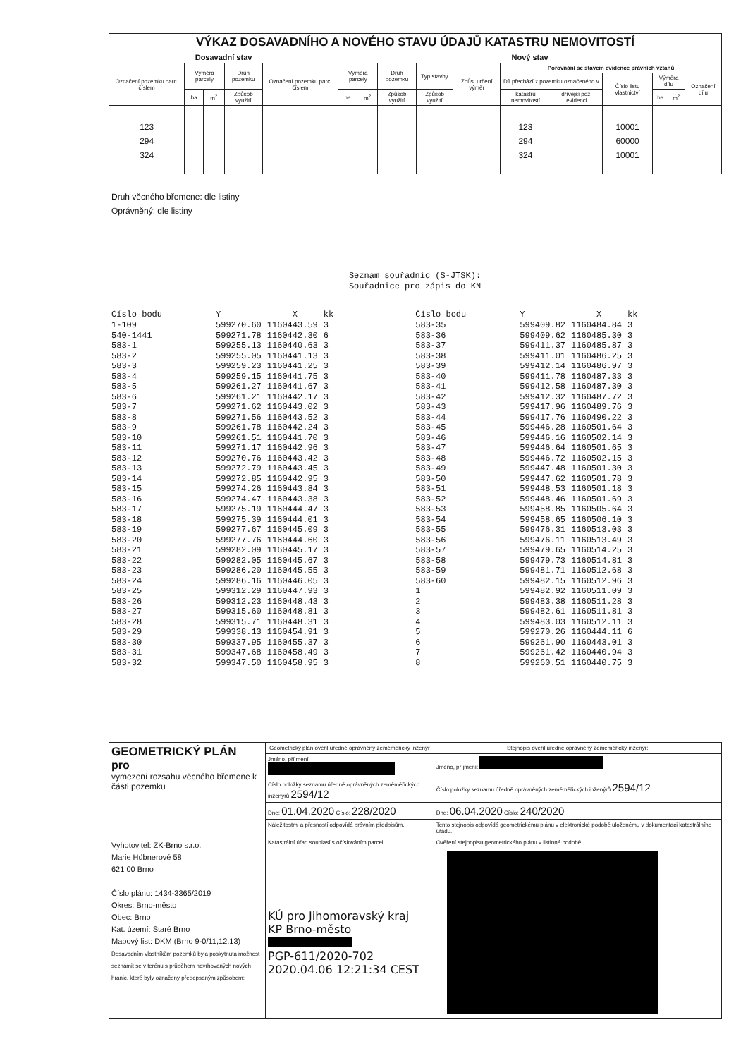| VÝKAZ DOSAVADNÍHO A NOVÉHO STAVU ÚDAJŮ KATASTRU NEMOVITOSTÍ | | | | | | | | | | | | | | | |
| Dosavadní stav | | | | | Nový stav | | | | | | | | | | |
| Označení pozemku parc. číslem | Výměra parcely | | Druh pozemku | Označení pozemku parc. číslem | Výměra parcely | | Druh pozemku | Typ stavby | Způs. určení výměr | Porovnání se stavem evidence právních vztahů | | | | | |
| | | | | | | | | | | Díl přechází z pozemku označeného v | | Číslo listu vlastnictví | Výměra dílu | | Označení dílu |
| | ha | m<sup>2</sup> | Způsob využití | | ha | m<sup>2</sup> | Způsob využití | Způsob využití | | katastru nemovitostí | dřívější poz. evidenci | | ha | m<sup>2</sup> | |
| 123 294 324 | | | | | | | | | | 123 294 324 | | 10001 60000 10001 | | | |
Druh věcného břemene: dle listiny
Oprávněný: dle listiny
Seznam souřadnic (S-JTSK):
Souřadnice pro zápis do KN
| Číslo bodu | Y | X | kk |
| --- | --- | --- | --- |
| 1-109 | 599270.60 | 1160443.59 | 3 |
| 540-1441 | 599271.78 | 1160442.30 | 6 |
| 583-1 | 599255.13 | 1160440.63 | 3 |
| 583-2 | 599255.05 | 1160441.13 | 3 |
| 583-3 | 599259.23 | 1160441.25 | 3 |
| 583-4 | 599259.15 | 1160441.75 | 3 |
| 583-5 | 599261.27 | 1160441.67 | 3 |
| 583-6 | 599261.21 | 1160442.17 | 3 |
| 583-7 | 599271.62 | 1160443.02 | 3 |
| 583-8 | 599271.56 | 1160443.52 | 3 |
| 583-9 | 599261.78 | 1160442.24 | 3 |
| 583-10 | 599261.51 | 1160441.70 | 3 |
| 583-11 | 599271.17 | 1160442.96 | 3 |
| 583-12 | 599270.76 | 1160443.42 | 3 |
| 583-13 | 599272.79 | 1160443.45 | 3 |
| 583-14 | 599272.85 | 1160442.95 | 3 |
| 583-15 | 599274.26 | 1160443.84 | 3 |
| 583-16 | 599274.47 | 1160443.38 | 3 |
| 583-17 | 599275.19 | 1160444.47 | 3 |
| 583-18 | 599275.39 | 1160444.01 | 3 |
| 583-19 | 599277.67 | 1160445.09 | 3 |
| 583-20 | 599277.76 | 1160444.60 | 3 |
| 583-21 | 599282.09 | 1160445.17 | 3 |
| 583-22 | 599282.05 | 1160445.67 | 3 |
| 583-23 | 599286.20 | 1160445.55 | 3 |
| 583-24 | 599286.16 | 1160446.05 | 3 |
| 583-25 | 599312.29 | 1160447.93 | 3 |
| 583-26 | 599312.23 | 1160448.43 | 3 |
| 583-27 | 599315.60 | 1160448.81 | 3 |
| 583-28 | 599315.71 | 1160448.31 | 3 |
| 583-29 | 599338.13 | 1160454.91 | 3 |
| 583-30 | 599337.95 | 1160455.37 | 3 |
| 583-31 | 599347.68 | 1160458.49 | 3 |
| 583-32 | 599347.50 | 1160458.95 | 3 |
| Číslo bodu | Y | X | kk |
| --- | --- | --- | --- |
| 583-35 | 599409.82 | 1160484.84 | 3 |
| 583-36 | 599409.62 | 1160485.30 | 3 |
| 583-37 | 599411.37 | 1160485.87 | 3 |
| 583-38 | 599411.01 | 1160486.25 | 3 |
| 583-39 | 599412.14 | 1160486.97 | 3 |
| 583-40 | 599411.78 | 1160487.33 | 3 |
| 583-41 | 599412.58 | 1160487.30 | 3 |
| 583-42 | 599412.32 | 1160487.72 | 3 |
| 583-43 | 599417.96 | 1160489.76 | 3 |
| 583-44 | 599417.76 | 1160490.22 | 3 |
| 583-45 | 599446.28 | 1160501.64 | 3 |
| 583-46 | 599446.16 | 1160502.14 | 3 |
| 583-47 | 599446.64 | 1160501.65 | 3 |
| 583-48 | 599446.72 | 1160502.15 | 3 |
| 583-49 | 599447.48 | 1160501.30 | 3 |
| 583-50 | 599447.62 | 1160501.78 | 3 |
| 583-51 | 599448.53 | 1160501.18 | 3 |
| 583-52 | 599448.46 | 1160501.69 | 3 |
| 583-53 | 599458.85 | 1160505.64 | 3 |
| 583-54 | 599458.65 | 1160506.10 | 3 |
| 583-55 | 599476.31 | 1160513.03 | 3 |
| 583-56 | 599476.11 | 1160513.49 | 3 |
| 583-57 | 599479.65 | 1160514.25 | 3 |
| 583-58 | 599479.73 | 1160514.81 | 3 |
| 583-59 | 599481.71 | 1160512.68 | 3 |
| 583-60 | 599482.15 | 1160512.96 | 3 |
| 1 | 599482.92 | 1160511.09 | 3 |
| 2 | 599483.38 | 1160511.28 | 3 |
| 3 | 599482.61 | 1160511.81 | 3 |
| 4 | 599483.03 | 1160512.11 | 3 |
| 5 | 599270.26 | 1160444.11 | 6 |
| 6 | 599261.90 | 1160443.01 | 3 |
| 7 | 599261.42 | 1160440.94 | 3 |
| 8 | 599260.51 | 1160440.75 | 3 |
| GEOMETRICKÝ PLÁN pro vymezení rozsahu věcného břemene k části pozemku | Geometrický plán ověřil úředně oprávněný zeměměřický inženýr | Stejnopis ověřil úředně oprávněný zeměměřický inženýr: |
| | Jméno, příjmení: | Jméno, příjmení: |
| | Číslo položky seznamu úředně oprávněných zeměměřických inženýrů 2594/12 | Číslo položky seznamu úředně oprávněných zeměměřických inženýrů 2594/12 |
| | Dne: 01.04.2020 Číslo: 228/2020 | Dne: 06.04.2020 Číslo: 240/2020 |
| | Náležitostmi a přesností odpovídá právním předpisům. | Tento stejnopis odpovídá geometrickému plánu v elektronické podobě uloženému v dokumentaci katastrálního úřadu. |
| Vyhotovitel: ZK-Brno s.r.o. Marie Hübnerové 58 621 00 Brno Číslo plánu: 1434-3365/2019 Okres: Brno-město Obec: Brno Kat. území: Staré Brno Mapový list: DKM (Brno 9-0/11,12,13) Dosavadním vlastníkům pozemků byla poskytnuta možnost seznámit se v terénu s průběhem navrhovaných nových hranic, které byly označeny předepsaným způsobem: | Katastrální úřad souhlasí s očíslováním parcel. KÚ pro Jihomoravský kraj KP Brno-město PGP-611/2020-702 2020.04.06 12:21:34 CEST | Ověření stejnopisu geometrického plánu v listinné podobě. |